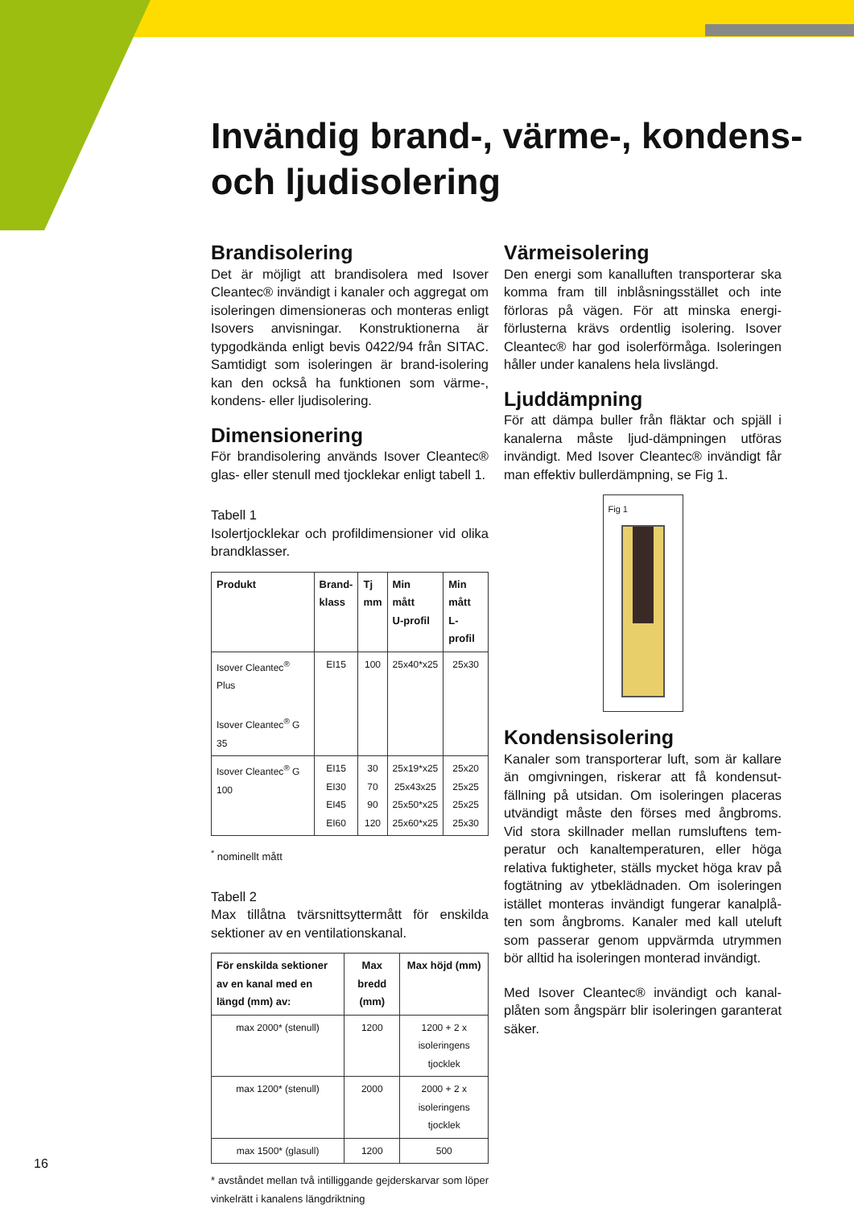Invändig brand-, värme-, kondens- och ljudisolering
Brandisolering
Det är möjligt att brandisolera med Isover Cleantec® invändigt i kanaler och aggregat om isoleringen dimensioneras och monteras enligt Isovers anvisningar. Konstruktionerna är typgodkända enligt bevis 0422/94 från SITAC. Samtidigt som isoleringen är brand-isolering kan den också ha funktionen som värme-, kondens- eller ljudisolering.
Dimensionering
För brandisolering används Isover Cleantec® glas- eller stenull med tjocklekar enligt tabell 1.
Tabell 1
Isolertjocklekar och profildimensioner vid olika brandklasser.
| Produkt | Brand- klass | Tj mm | Min mått U-profil | Min mått L-profil |
| --- | --- | --- | --- | --- |
| Isover Cleantec<sup>®</sup> Plus Isover Cleantec<sup>®</sup> G 35 | EI15 | 100 | 25x40*x25 | 25x30 |
| Isover Cleantec<sup>®</sup> G 100 | EI15 EI30 EI45 EI60 | 30 70 90 120 | 25x19*x25 25x43x25 25x50*x25 25x60*x25 | 25x20 25x25 25x25 25x30 |
<sup>*</sup> nominellt mått
Tabell 2
Max tillåtna tvärsnittsyttermått för enskilda sektioner av en ventilationskanal.
| För enskilda sektioner av en kanal med en längd (mm) av: | Max bredd (mm) | Max höjd (mm) |
| --- | --- | --- |
| max 2000* (stenull) | 1200 | 1200 + 2 x isoleringens tjocklek |
| max 1200* (stenull) | 2000 | 2000 + 2 x isoleringens tjocklek |
| max 1500* (glasull) | 1200 | 500 |
* avståndet mellan två intilliggande gejderskarvar som löper vinkelrätt i kanalens längdriktning
Värmeisolering
Den energi som kanalluften transporterar ska komma fram till inblåsningsstället och inte förloras på vägen. För att minska energi-förlusterna krävs ordentlig isolering. Isover Cleantec® har god isolerförmåga. Isoleringen håller under kanalens hela livslängd.
Ljuddämpning
För att dämpa buller från fläktar och spjäll i kanalerna måste ljud-dämpningen utföras invändigt. Med Isover Cleantec® invändigt får man effektiv bullerdämpning, se Fig 1.
Fig 1
Kondensisolering
Kanaler som transporterar luft, som är kallare än omgivningen, riskerar att få kondensut-fällning på utsidan. Om isoleringen placeras utvändigt måste den förses med ångbroms. Vid stora skillnader mellan rumsluftens tem-peratur och kanaltemperaturen, eller höga relativa fuktigheter, ställs mycket höga krav på fogtätning av ytbeklädnaden. Om isoleringen istället monteras invändigt fungerar kanalplå-ten som ångbroms. Kanaler med kall uteluft som passerar genom uppvärmda utrymmen bör alltid ha isoleringen monterad invändigt.
Med Isover Cleantec® invändigt och kanal-plåten som ångspärr blir isoleringen garanterat säker.
16